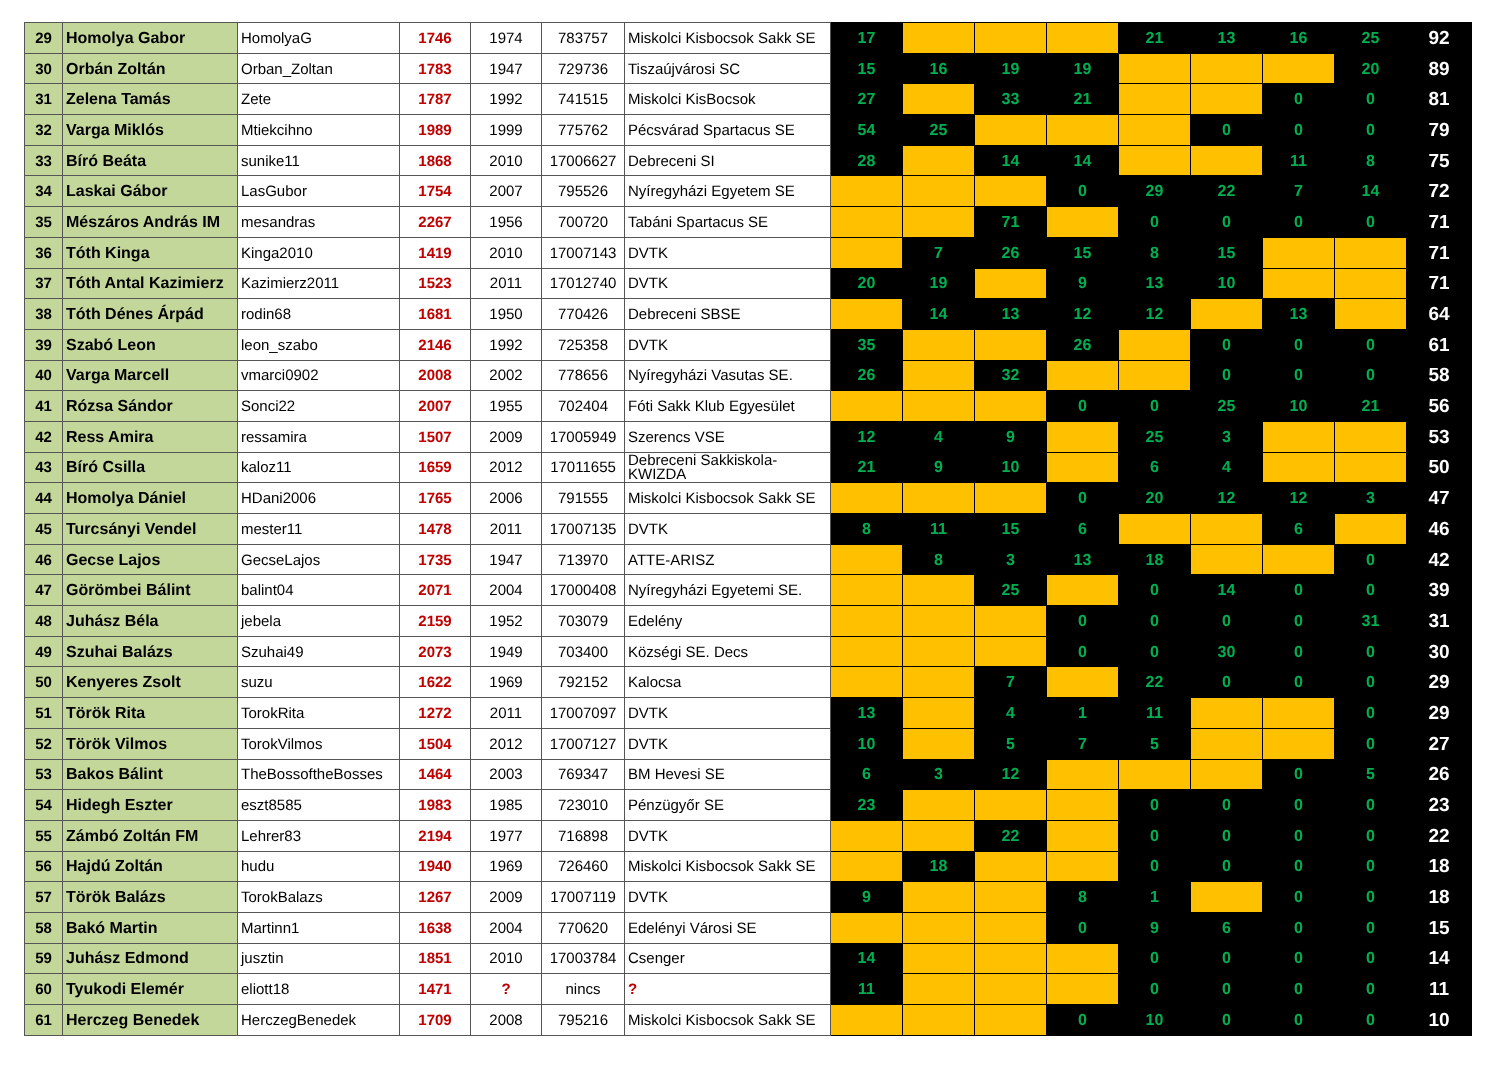| 29 | Homolya Gabor | HomolyaG | 1746 | 1974 | 783757 | Miskolci Kisbocsok Sakk SE | 17 | | | | 21 | 13 | 16 | 25 | 92 |
| 30 | Orbán Zoltán | Orban_Zoltan | 1783 | 1947 | 729736 | Tiszaújvárosi SC | 15 | 16 | 19 | 19 | | | | 20 | 89 |
| 31 | Zelena Tamás | Zete | 1787 | 1992 | 741515 | Miskolci KisBocsok | 27 | | 33 | 21 | | | 0 | 0 | 81 |
| 32 | Varga Miklós | Mtiekcihno | 1989 | 1999 | 775762 | Pécsvárad Spartacus SE | 54 | 25 | | | | 0 | 0 | 0 | 79 |
| 33 | Bíró Beáta | sunike11 | 1868 | 2010 | 17006627 | Debreceni SI | 28 | | 14 | 14 | | | 11 | 8 | 75 |
| 34 | Laskai Gábor | LasGubor | 1754 | 2007 | 795526 | Nyíregyházi Egyetem SE | | | | 0 | 29 | 22 | 7 | 14 | 72 |
| 35 | Mészáros András IM | mesandras | 2267 | 1956 | 700720 | Tabáni Spartacus SE | | | 71 | | 0 | 0 | 0 | 0 | 71 |
| 36 | Tóth Kinga | Kinga2010 | 1419 | 2010 | 17007143 | DVTK | | 7 | 26 | 15 | 8 | 15 | | | 71 |
| 37 | Tóth Antal Kazimierz | Kazimierz2011 | 1523 | 2011 | 17012740 | DVTK | 20 | 19 | | 9 | 13 | 10 | | | 71 |
| 38 | Tóth Dénes Árpád | rodin68 | 1681 | 1950 | 770426 | Debreceni SBSE | | 14 | 13 | 12 | 12 | | 13 | | 64 |
| 39 | Szabó Leon | leon_szabo | 2146 | 1992 | 725358 | DVTK | 35 | | | 26 | | 0 | 0 | 0 | 61 |
| 40 | Varga Marcell | vmarci0902 | 2008 | 2002 | 778656 | Nyíregyházi Vasutas SE. | 26 | | 32 | | | 0 | 0 | 0 | 58 |
| 41 | Rózsa Sándor | Sonci22 | 2007 | 1955 | 702404 | Fóti Sakk Klub Egyesület | | | | 0 | 0 | 25 | 10 | 21 | 56 |
| 42 | Ress Amira | ressamira | 1507 | 2009 | 17005949 | Szerencs VSE | 12 | 4 | 9 | | 25 | 3 | | | 53 |
| 43 | Bíró Csilla | kaloz11 | 1659 | 2012 | 17011655 | Debreceni Sakkiskola-KWIZDA | 21 | 9 | 10 | | 6 | 4 | | | 50 |
| 44 | Homolya Dániel | HDani2006 | 1765 | 2006 | 791555 | Miskolci Kisbocsok Sakk SE | | | | 0 | 20 | 12 | 12 | 3 | 47 |
| 45 | Turcsányi Vendel | mester11 | 1478 | 2011 | 17007135 | DVTK | 8 | 11 | 15 | 6 | | | 6 | | 46 |
| 46 | Gecse Lajos | GecseLajos | 1735 | 1947 | 713970 | ATTE-ARISZ | | 8 | 3 | 13 | 18 | | | 0 | 42 |
| 47 | Görömbei Bálint | balint04 | 2071 | 2004 | 17000408 | Nyíregyházi Egyetemi SE. | | | 25 | | 0 | 14 | 0 | 0 | 39 |
| 48 | Juhász Béla | jebela | 2159 | 1952 | 703079 | Edelény | | | | 0 | 0 | 0 | 0 | 31 | 31 |
| 49 | Szuhai Balázs | Szuhai49 | 2073 | 1949 | 703400 | Községi SE. Decs | | | | 0 | 0 | 30 | 0 | 0 | 30 |
| 50 | Kenyeres Zsolt | suzu | 1622 | 1969 | 792152 | Kalocsa | | | 7 | | 22 | 0 | 0 | 0 | 29 |
| 51 | Török Rita | TorokRita | 1272 | 2011 | 17007097 | DVTK | 13 | | 4 | 1 | 11 | | | 0 | 29 |
| 52 | Török Vilmos | TorokVilmos | 1504 | 2012 | 17007127 | DVTK | 10 | | 5 | 7 | 5 | | | 0 | 27 |
| 53 | Bakos Bálint | TheBossoftheBosses | 1464 | 2003 | 769347 | BM Hevesi SE | 6 | 3 | 12 | | | | 0 | 5 | 26 |
| 54 | Hidegh Eszter | eszt8585 | 1983 | 1985 | 723010 | Pénzügyőr SE | 23 | | | | 0 | 0 | 0 | 0 | 23 |
| 55 | Zámbó Zoltán FM | Lehrer83 | 2194 | 1977 | 716898 | DVTK | | | 22 | | 0 | 0 | 0 | 0 | 22 |
| 56 | Hajdú Zoltán | hudu | 1940 | 1969 | 726460 | Miskolci Kisbocsok Sakk SE | | 18 | | | 0 | 0 | 0 | 0 | 18 |
| 57 | Török Balázs | TorokBalazs | 1267 | 2009 | 17007119 | DVTK | 9 | | | 8 | 1 | | 0 | 0 | 18 |
| 58 | Bakó Martin | Martinn1 | 1638 | 2004 | 770620 | Edelényi Városi SE | | | | 0 | 9 | 6 | 0 | 0 | 15 |
| 59 | Juhász Edmond | jusztin | 1851 | 2010 | 17003784 | Csenger | 14 | | | | 0 | 0 | 0 | 0 | 14 |
| 60 | Tyukodi Elemér | eliott18 | 1471 | ? | nincs | ? | 11 | | | | 0 | 0 | 0 | 0 | 11 |
| 61 | Herczeg Benedek | HerczegBenedek | 1709 | 2008 | 795216 | Miskolci Kisbocsok Sakk SE | | | | 0 | 10 | 0 | 0 | 0 | 10 |